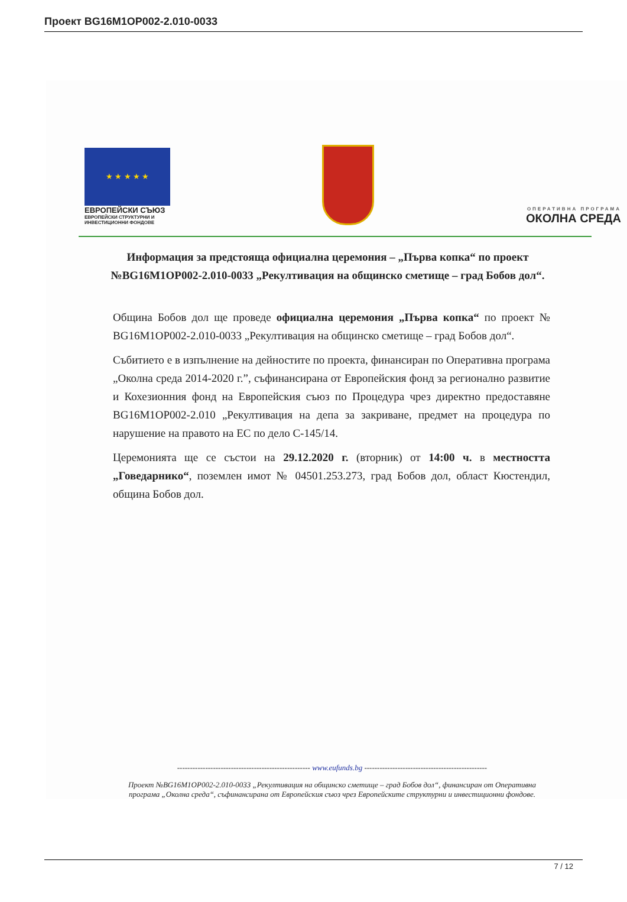Проект BG16M1OP002-2.010-0033
★ ★ ★ ★ ★
ЕВРОПЕЙСКИ СЪЮЗ
ЕВРОПЕЙСКИ СТРУКТУРНИ И ИНВЕСТИЦИОННИ ФОНДОВЕ
ОПЕРАТИВНА ПРОГРАМА
ОКОЛНА СРЕДА
Информация за предстояща официална церемония – „Първа копка“ по проект №BG16M1OP002-2.010-0033 „Рекултивация на общинско сметище – град Бобов дол“.
Община Бобов дол ще проведе официална церемония „Първа копка“ по проект № BG16M1OP002-2.010-0033 „Рекултивация на общинско сметище – град Бобов дол“.
Събитието е в изпълнение на дейностите по проекта, финансиран по Оперативна програма „Околна среда 2014-2020 г.”, съфинансирана от Европейския фонд за регионално развитие и Кохезионния фонд на Европейския съюз по Процедура чрез директно предоставяне BG16M1OP002-2.010 „Рекултивация на депа за закриване, предмет на процедура по нарушение на правото на ЕС по дело С-145/14.
Церемонията ще се състои на 29.12.2020 г. (вторник) от 14:00 ч. в местността „Говедарнико“, поземлен имот № 04501.253.273, град Бобов дол, област Кюстендил, община Бобов дол.
---------------------------------------------------- www.eufunds.bg ------------------------------------------------
Проект №BG16M1OP002-2.010-0033 „Рекултивация на общинско сметище – град Бобов дол“, финансиран от Оперативна програма „Околна среда“, съфинансирана от Европейския съюз чрез Европейските структурни и инвестиционни фондове.
7 / 12